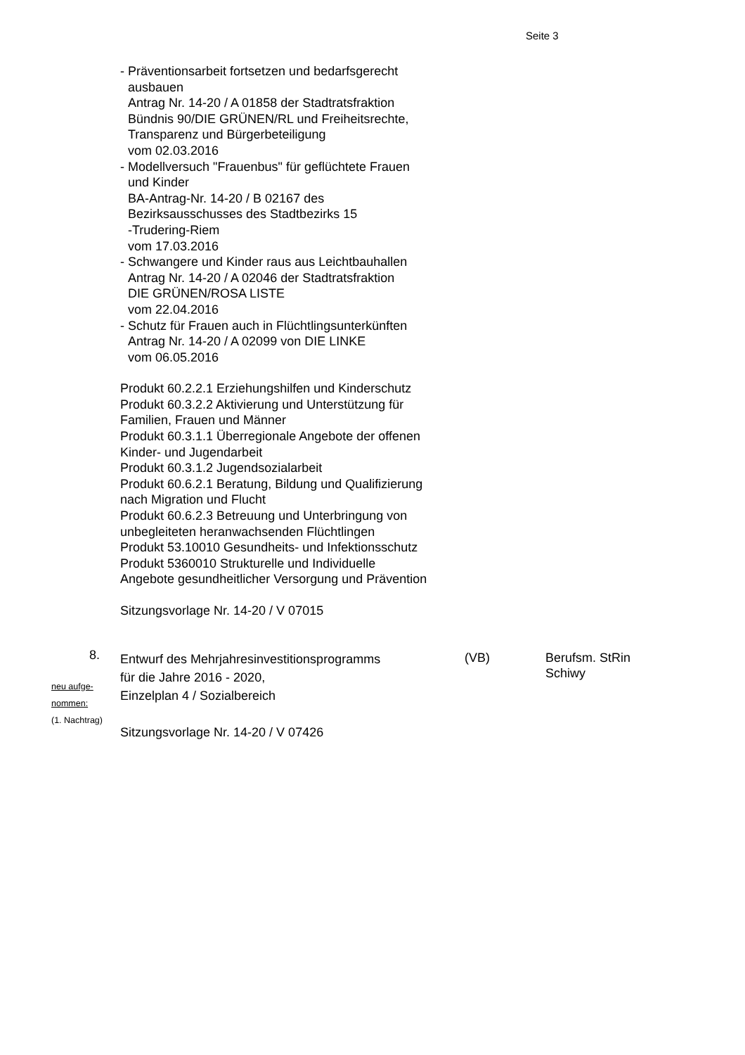Seite 3
- Präventionsarbeit fortsetzen und bedarfsgerecht
ausbauen
Antrag Nr. 14-20 / A 01858 der Stadtratsfraktion
Bündnis 90/DIE GRÜNEN/RL und Freiheitsrechte,
Transparenz und Bürgerbeteiligung
vom 02.03.2016
- Modellversuch "Frauenbus" für geflüchtete Frauen
und Kinder
BA-Antrag-Nr. 14-20 / B 02167 des
Bezirksausschusses des Stadtbezirks 15
-Trudering-Riem
vom 17.03.2016
- Schwangere und Kinder raus aus Leichtbauhallen
Antrag Nr. 14-20 / A 02046 der Stadtratsfraktion
DIE GRÜNEN/ROSA LISTE
vom 22.04.2016
- Schutz für Frauen auch in Flüchtlingsunterkünften
Antrag Nr. 14-20 / A 02099 von DIE LINKE
vom 06.05.2016
Produkt 60.2.2.1 Erziehungshilfen und Kinderschutz
Produkt 60.3.2.2 Aktivierung und Unterstützung für
Familien, Frauen und Männer
Produkt 60.3.1.1 Überregionale Angebote der offenen
Kinder- und Jugendarbeit
Produkt 60.3.1.2 Jugendsozialarbeit
Produkt 60.6.2.1 Beratung, Bildung und Qualifizierung
nach Migration und Flucht
Produkt 60.6.2.3 Betreuung und Unterbringung von
unbegleiteten heranwachsenden Flüchtlingen
Produkt 53.10010 Gesundheits- und Infektionsschutz
Produkt 5360010 Strukturelle und Individuelle
Angebote gesundheitlicher Versorgung und Prävention
Sitzungsvorlage Nr. 14-20 / V 07015
8.
neu aufge-
nommen:
(1. Nachtrag)
Entwurf des Mehrjahresinvestitionsprogramms
für die Jahre 2016 - 2020,
Einzelplan 4 / Sozialbereich
Sitzungsvorlage Nr. 14-20 / V 07426
(VB) Berufsm. StRin
Schiwy